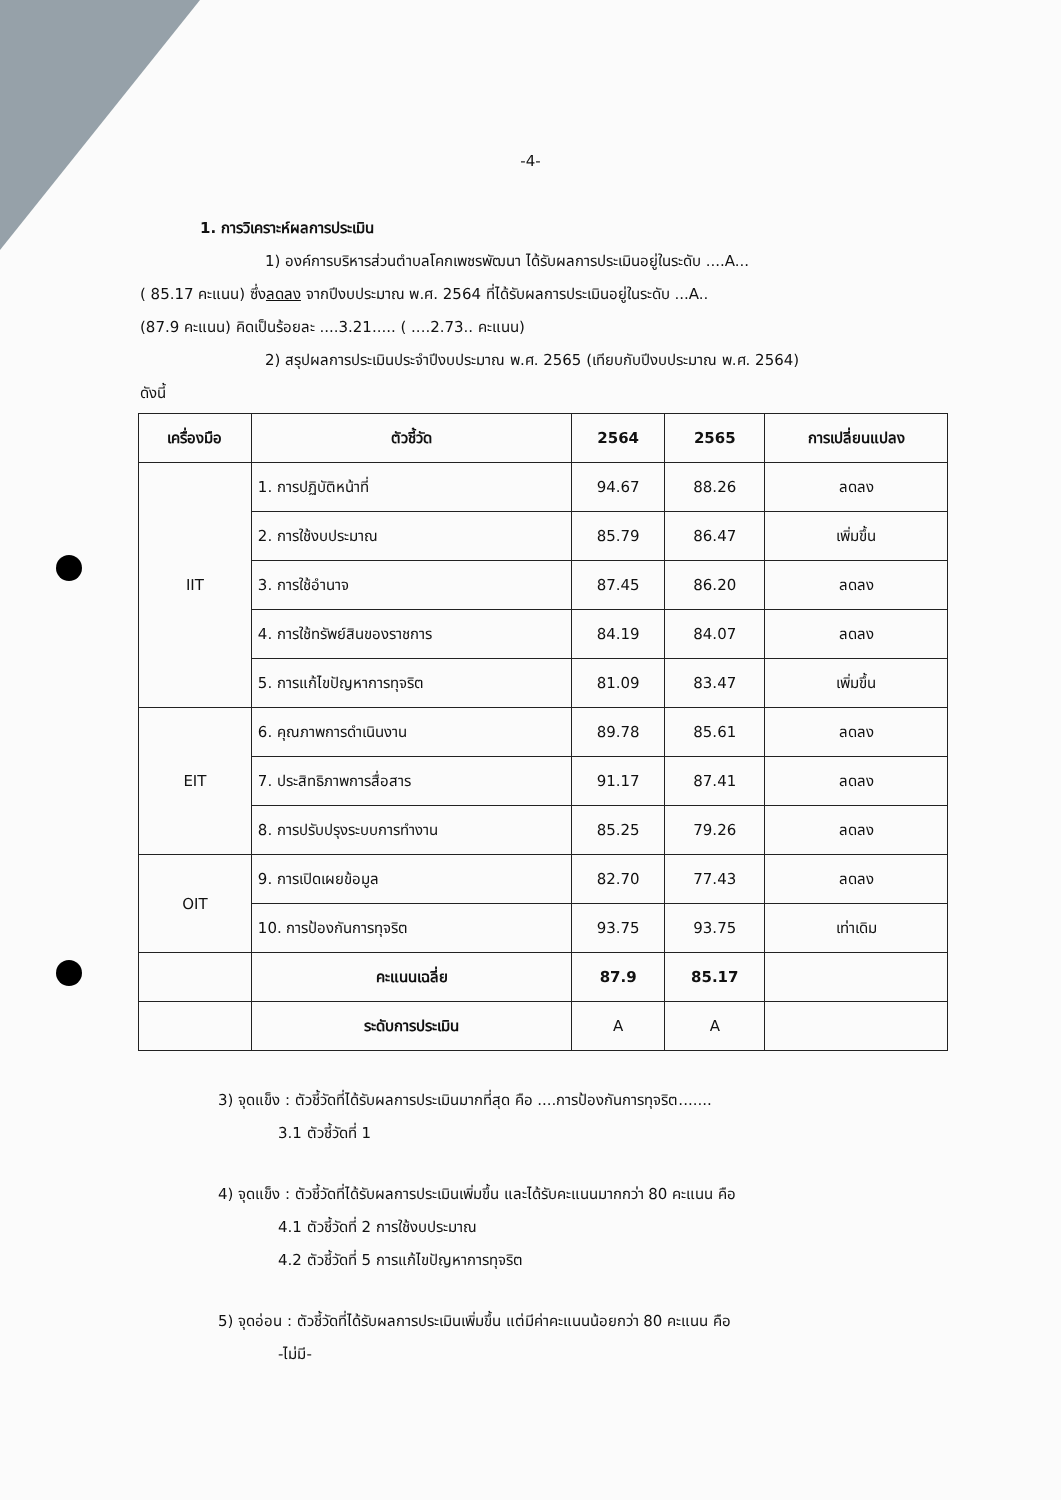-4-
1. การวิเคราะห์ผลการประเมิน
1) องค์การบริหารส่วนตำบลโคกเพชรพัฒนา ได้รับผลการประเมินอยู่ในระดับ ....A...
( 85.17 คะแนน) ซึ่งลดลง จากปีงบประมาณ พ.ศ. 2564 ที่ได้รับผลการประเมินอยู่ในระดับ ...A..
(87.9 คะแนน) คิดเป็นร้อยละ ....3.21..... ( ....2.73.. คะแนน)
2) สรุปผลการประเมินประจำปีงบประมาณ พ.ศ. 2565 (เทียบกับปีงบประมาณ พ.ศ. 2564)
ดังนี้
| เครื่องมือ | ตัวชี้วัด | 2564 | 2565 | การเปลี่ยนแปลง |
| --- | --- | --- | --- | --- |
| IIT | 1. การปฏิบัติหน้าที่ | 94.67 | 88.26 | ลดลง |
| | 2. การใช้งบประมาณ | 85.79 | 86.47 | เพิ่มขึ้น |
| | 3. การใช้อำนาจ | 87.45 | 86.20 | ลดลง |
| | 4. การใช้ทรัพย์สินของราชการ | 84.19 | 84.07 | ลดลง |
| | 5. การแก้ไขปัญหาการทุจริต | 81.09 | 83.47 | เพิ่มขึ้น |
| EIT | 6. คุณภาพการดำเนินงาน | 89.78 | 85.61 | ลดลง |
| | 7. ประสิทธิภาพการสื่อสาร | 91.17 | 87.41 | ลดลง |
| | 8. การปรับปรุงระบบการทำงาน | 85.25 | 79.26 | ลดลง |
| OIT | 9. การเปิดเผยข้อมูล | 82.70 | 77.43 | ลดลง |
| | 10. การป้องกันการทุจริต | 93.75 | 93.75 | เท่าเดิม |
| | คะแนนเฉลี่ย | 87.9 | 85.17 | |
| | ระดับการประเมิน | A | A | |
3) จุดแข็ง : ตัวชี้วัดที่ได้รับผลการประเมินมากที่สุด คือ ....การป้องกันการทุจริต.......
3.1 ตัวชี้วัดที่ 1
4) จุดแข็ง : ตัวชี้วัดที่ได้รับผลการประเมินเพิ่มขึ้น และได้รับคะแนนมากกว่า 80 คะแนน คือ
4.1 ตัวชี้วัดที่ 2 การใช้งบประมาณ
4.2 ตัวชี้วัดที่ 5 การแก้ไขปัญหาการทุจริต
5) จุดอ่อน : ตัวชี้วัดที่ได้รับผลการประเมินเพิ่มขึ้น แต่มีค่าคะแนนน้อยกว่า 80 คะแนน คือ
-ไม่มี-